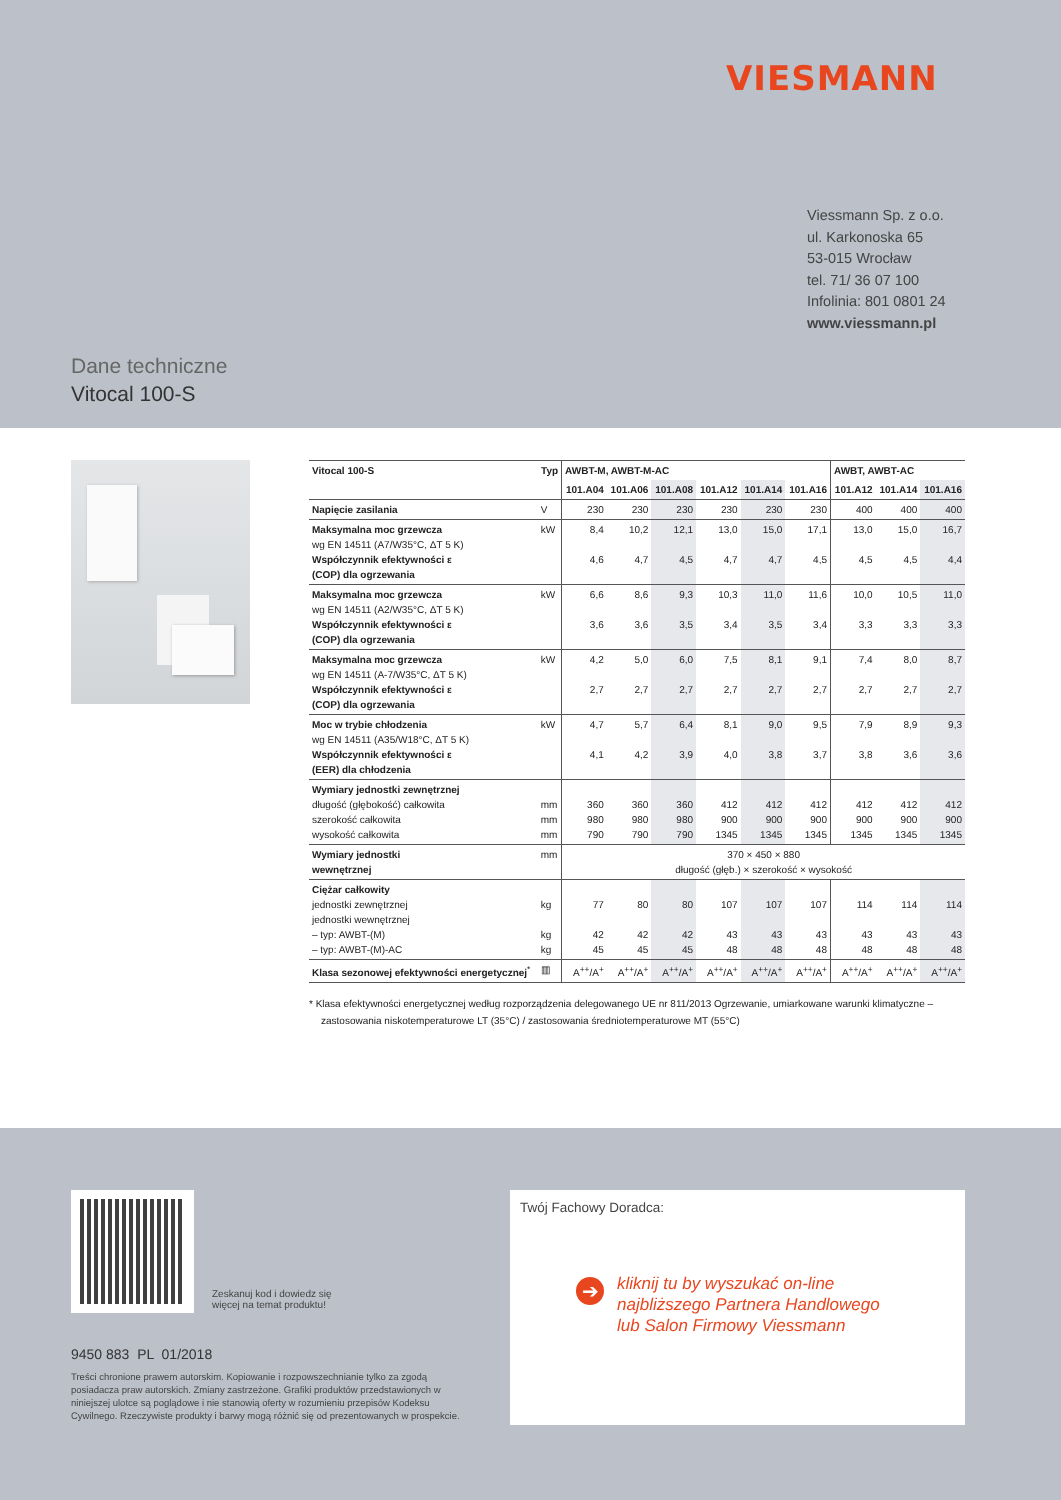VIESMANN
Viessmann Sp. z o.o.
ul. Karkonoska 65
53-015 Wrocław
tel. 71/ 36 07 100
Infolinia: 801 0801 24
www.viessmann.pl
Dane techniczne
Vitocal 100-S
| Vitocal 100-S | Typ | AWBT-M, AWBT-M-AC | | | | | | AWBT, AWBT-AC | | |
| --- | --- | --- | --- | --- | --- | --- | --- | --- | --- | --- |
| | | 101.A04 | 101.A06 | 101.A08 | 101.A12 | 101.A14 | 101.A16 | 101.A12 | 101.A14 | 101.A16 |
| Napięcie zasilania | V | 230 | 230 | 230 | 230 | 230 | 230 | 400 | 400 | 400 |
| Maksymalna moc grzewcza wg EN 14511 (A7/W35°C, ΔT 5 K) Współczynnik efektywności ε (COP) dla ogrzewania | kW | 8,4 4,6 | 10,2 4,7 | 12,1 4,5 | 13,0 4,7 | 15,0 4,7 | 17,1 4,5 | 13,0 4,5 | 15,0 4,5 | 16,7 4,4 |
| Maksymalna moc grzewcza wg EN 14511 (A2/W35°C, ΔT 5 K) Współczynnik efektywności ε (COP) dla ogrzewania | kW | 6,6 3,6 | 8,6 3,6 | 9,3 3,5 | 10,3 3,4 | 11,0 3,5 | 11,6 3,4 | 10,0 3,3 | 10,5 3,3 | 11,0 3,3 |
| Maksymalna moc grzewcza wg EN 14511 (A-7/W35°C, ΔT 5 K) Współczynnik efektywności ε (COP) dla ogrzewania | kW | 4,2 2,7 | 5,0 2,7 | 6,0 2,7 | 7,5 2,7 | 8,1 2,7 | 9,1 2,7 | 7,4 2,7 | 8,0 2,7 | 8,7 2,7 |
| Moc w trybie chłodzenia wg EN 14511 (A35/W18°C, ΔT 5 K) Współczynnik efektywności ε (EER) dla chłodzenia | kW | 4,7 4,1 | 5,7 4,2 | 6,4 3,9 | 8,1 4,0 | 9,0 3,8 | 9,5 3,7 | 7,9 3,8 | 8,9 3,6 | 9,3 3,6 |
| Wymiary jednostki zewnętrznej długość (głębokość) całkowita szerokość całkowita wysokość całkowita | mm mm mm | 360 980 790 | 360 980 790 | 360 980 790 | 412 900 1345 | 412 900 1345 | 412 900 1345 | 412 900 1345 | 412 900 1345 | 412 900 1345 |
| Wymiary jednostki wewnętrznej | mm | 370 × 450 × 880 długość (głęb.) × szerokość × wysokość | | | | | | | | |
| Ciężar całkowity jednostki zewnętrznej jednostki wewnętrznej – typ: AWBT-(M) – typ: AWBT-(M)-AC | kg kg kg | 77 42 45 | 80 42 45 | 80 42 45 | 107 43 48 | 107 43 48 | 107 43 48 | 114 43 48 | 114 43 48 | 114 43 48 |
| Klasa sezonowej efektywności energetycznej<sup>*</sup> | ▥ | A<sup>++</sup>/A<sup>+</sup> | A<sup>++</sup>/A<sup>+</sup> | A<sup>++</sup>/A<sup>+</sup> | A<sup>++</sup>/A<sup>+</sup> | A<sup>++</sup>/A<sup>+</sup> | A<sup>++</sup>/A<sup>+</sup> | A<sup>++</sup>/A<sup>+</sup> | A<sup>++</sup>/A<sup>+</sup> | A<sup>++</sup>/A<sup>+</sup> |
* Klasa efektywności energetycznej według rozporządzenia delegowanego UE nr 811/2013 Ogrzewanie, umiarkowane warunki klimatyczne – zastosowania niskotemperaturowe LT (35°C) / zastosowania średniotemperaturowe MT (55°C)
Zeskanuj kod i dowiedz się
więcej na temat produktu!
9450 883 PL 01/2018
Treści chronione prawem autorskim. Kopiowanie i rozpowszechnianie tylko za zgodą posiadacza praw autorskich. Zmiany zastrzeżone. Grafiki produktów przedstawionych w niniejszej ulotce są poglądowe i nie stanowią oferty w rozumieniu przepisów Kodeksu Cywilnego. Rzeczywiste produkty i barwy mogą różnić się od prezentowanych w prospekcie.
Twój Fachowy Doradca:
➔
kliknij tu by wyszukać on-line
najbliższego Partnera Handlowego
lub Salon Firmowy Viessmann